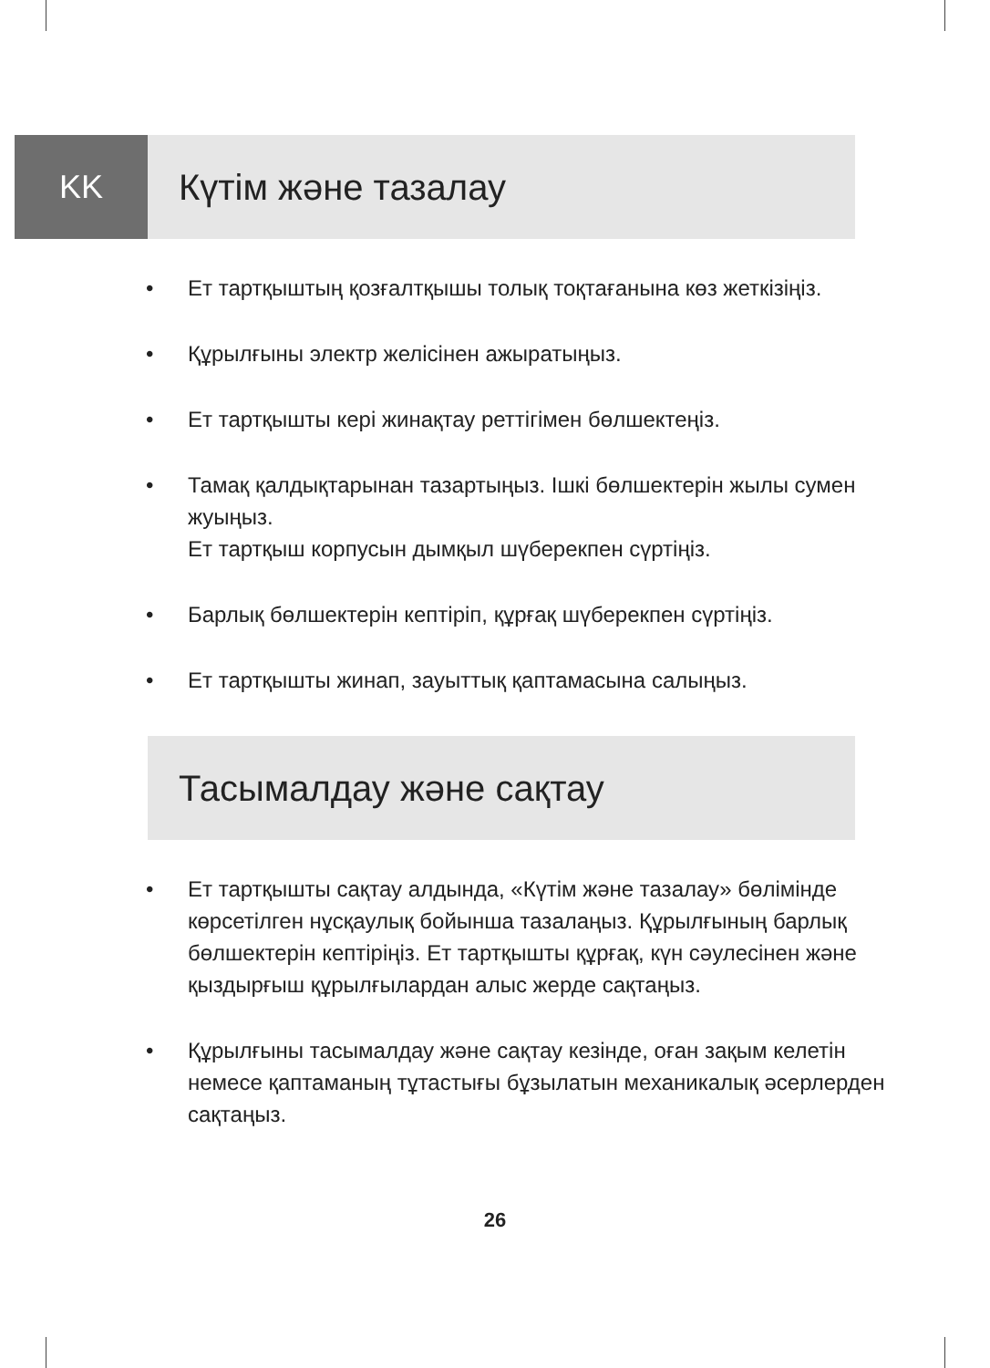KK Күтім және тазалау
• Ет тартқыштың қозғалтқышы толық тоқтағанына көз жеткізіңіз.
• Құрылғыны электр желісінен ажыратыңыз.
• Ет тартқышты кері жинақтау реттігімен бөлшектеңіз.
• Тамақ қалдықтарынан тазартыңыз. Ішкі бөлшектерін жылы сумен жуыңыз.
Ет тартқыш корпусын дымқыл шүберекпен сүртіңіз.
• Барлық бөлшектерін кептіріп, құрғақ шүберекпен сүртіңіз.
• Ет тартқышты жинап, зауыттық қаптамасына салыңыз.
Тасымалдау және сақтау
• Ет тартқышты сақтау алдында, «Күтім және тазалау» бөлімінде көрсетілген нұсқаулық бойынша тазалаңыз. Құрылғының барлық бөлшектерін кептіріңіз. Ет тартқышты құрғақ, күн сәулесінен және қыздырғыш құрылғылардан алыс жерде сақтаңыз.
• Құрылғыны тасымалдау және сақтау кезінде, оған зақым келетін немесе қаптаманың тұтастығы бұзылатын механикалық әсерлерден сақтаңыз.
26